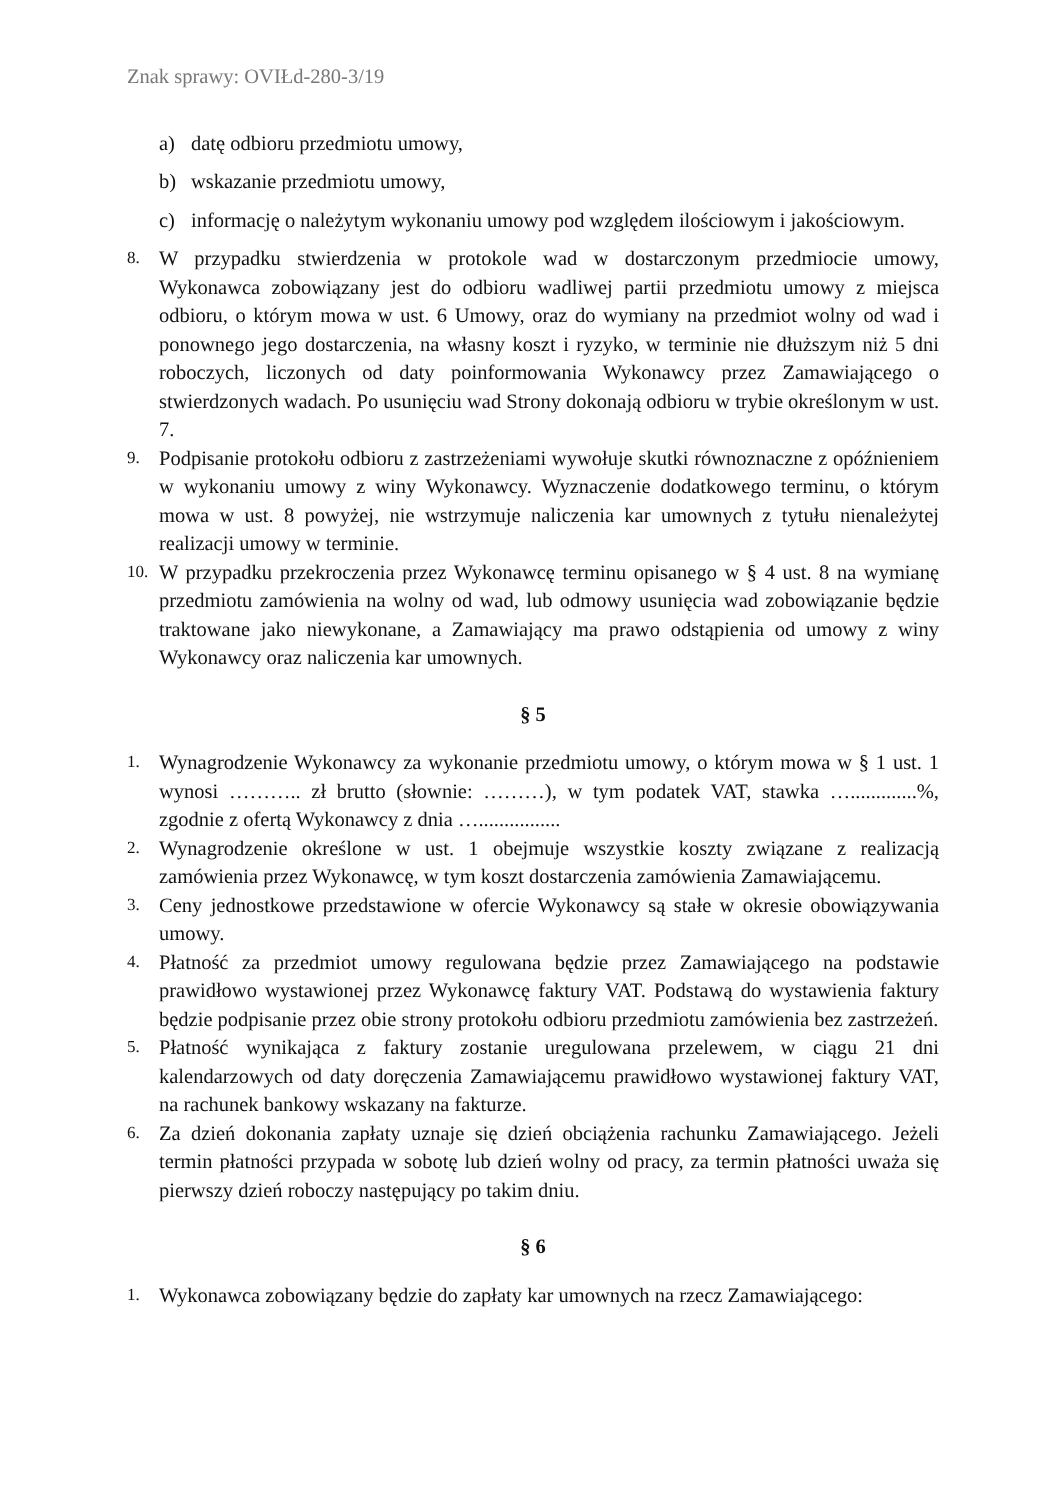Znak sprawy: OVIŁd-280-3/19
a) datę odbioru przedmiotu umowy,
b) wskazanie przedmiotu umowy,
c) informację o należytym wykonaniu umowy pod względem ilościowym i jakościowym.
8. W przypadku stwierdzenia w protokole wad w dostarczonym przedmiocie umowy, Wykonawca zobowiązany jest do odbioru wadliwej partii przedmiotu umowy z miejsca odbioru, o którym mowa w ust. 6 Umowy, oraz do wymiany na przedmiot wolny od wad i ponownego jego dostarczenia, na własny koszt i ryzyko, w terminie nie dłuższym niż 5 dni roboczych, liczonych od daty poinformowania Wykonawcy przez Zamawiającego o stwierdzonych wadach. Po usunięciu wad Strony dokonają odbioru w trybie określonym w ust. 7.
9. Podpisanie protokołu odbioru z zastrzeżeniami wywołuje skutki równoznaczne z opóźnieniem w wykonaniu umowy z winy Wykonawcy. Wyznaczenie dodatkowego terminu, o którym mowa w ust. 8 powyżej, nie wstrzymuje naliczenia kar umownych z tytułu nienależytej realizacji umowy w terminie.
10. W przypadku przekroczenia przez Wykonawcę terminu opisanego w § 4 ust. 8 na wymianę przedmiotu zamówienia na wolny od wad, lub odmowy usunięcia wad zobowiązanie będzie traktowane jako niewykonane, a Zamawiający ma prawo odstąpienia od umowy z winy Wykonawcy oraz naliczenia kar umownych.
§ 5
1. Wynagrodzenie Wykonawcy za wykonanie przedmiotu umowy, o którym mowa w § 1 ust. 1 wynosi ……….. zł brutto (słownie: ………), w tym podatek VAT, stawka ….............%, zgodnie z ofertą Wykonawcy z dnia …................
2. Wynagrodzenie określone w ust. 1 obejmuje wszystkie koszty związane z realizacją zamówienia przez Wykonawcę, w tym koszt dostarczenia zamówienia Zamawiającemu.
3. Ceny jednostkowe przedstawione w ofercie Wykonawcy są stałe w okresie obowiązywania umowy.
4. Płatność za przedmiot umowy regulowana będzie przez Zamawiającego na podstawie prawidłowo wystawionej przez Wykonawcę faktury VAT. Podstawą do wystawienia faktury będzie podpisanie przez obie strony protokołu odbioru przedmiotu zamówienia bez zastrzeżeń.
5. Płatność wynikająca z faktury zostanie uregulowana przelewem, w ciągu 21 dni kalendarzowych od daty doręczenia Zamawiającemu prawidłowo wystawionej faktury VAT, na rachunek bankowy wskazany na fakturze.
6. Za dzień dokonania zapłaty uznaje się dzień obciążenia rachunku Zamawiającego. Jeżeli termin płatności przypada w sobotę lub dzień wolny od pracy, za termin płatności uważa się pierwszy dzień roboczy następujący po takim dniu.
§ 6
1. Wykonawca zobowiązany będzie do zapłaty kar umownych na rzecz Zamawiającego: